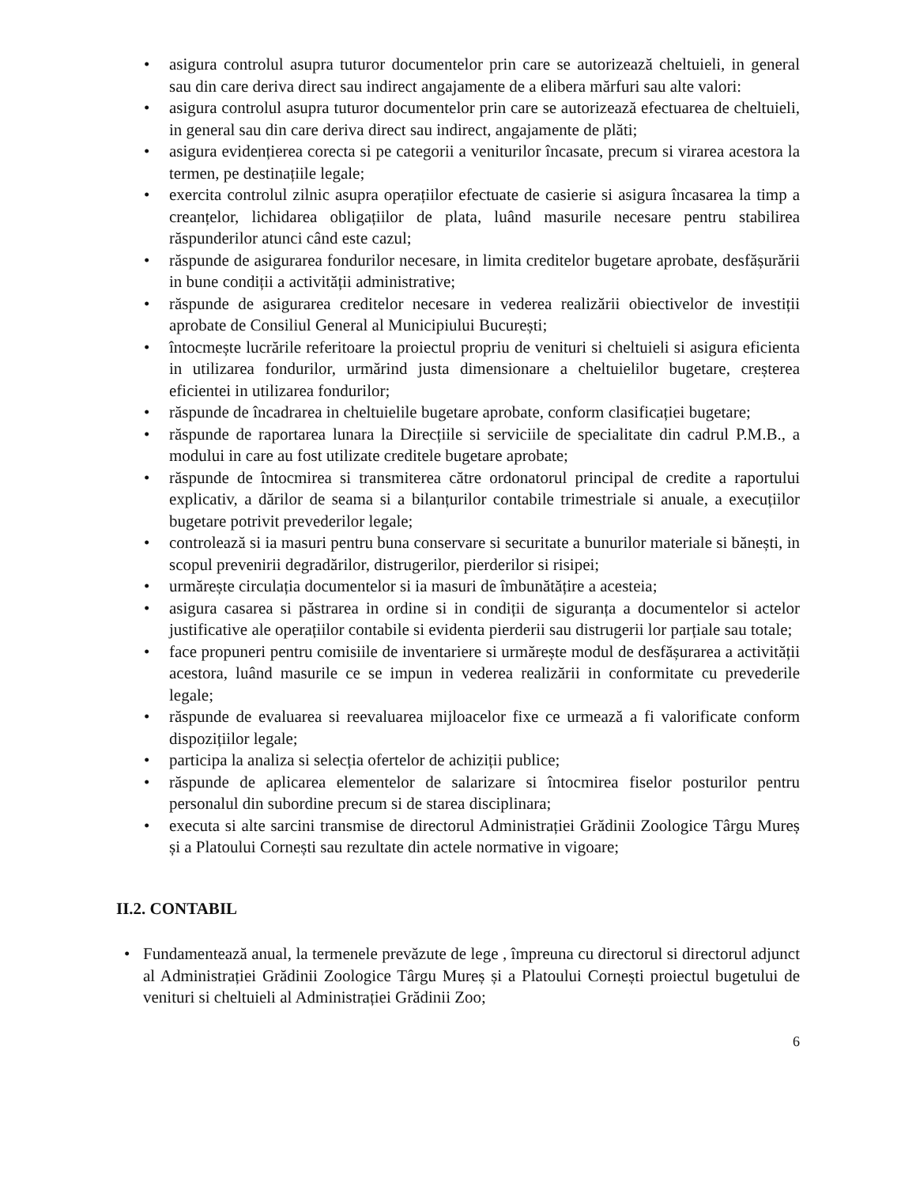• asigura controlul asupra tuturor documentelor prin care se autorizează cheltuieli, in general sau din care deriva direct sau indirect angajamente de a elibera mărfuri sau alte valori:
• asigura controlul asupra tuturor documentelor prin care se autorizează efectuarea de cheltuieli, in general sau din care deriva direct sau indirect, angajamente de plăti;
• asigura evidențierea corecta si pe categorii a veniturilor încasate, precum si virarea acestora la termen, pe destinațiile legale;
• exercita controlul zilnic asupra operațiilor efectuate de casierie si asigura încasarea la timp a creanțelor, lichidarea obligațiilor de plata, luând masurile necesare pentru stabilirea răspunderilor atunci când este cazul;
• răspunde de asigurarea fondurilor necesare, in limita creditelor bugetare aprobate, desfășurării in bune condiții a activității administrative;
• răspunde de asigurarea creditelor necesare in vederea realizării obiectivelor de investiții aprobate de Consiliul General al Municipiului București;
• întocmește lucrările referitoare la proiectul propriu de venituri si cheltuieli si asigura eficienta in utilizarea fondurilor, urmărind justa dimensionare a cheltuielilor bugetare, creșterea eficientei in utilizarea fondurilor;
• răspunde de încadrarea in cheltuielile bugetare aprobate, conform clasificației bugetare;
• răspunde de raportarea lunara la Direcțiile si serviciile de specialitate din cadrul P.M.B., a modului in care au fost utilizate creditele bugetare aprobate;
• răspunde de întocmirea si transmiterea către ordonatorul principal de credite a raportului explicativ, a dărilor de seama si a bilanțurilor contabile trimestriale si anuale, a execuțiilor bugetare potrivit prevederilor legale;
• controlează si ia masuri pentru buna conservare si securitate a bunurilor materiale si bănești, in scopul prevenirii degradărilor, distrugerilor, pierderilor si risipei;
• urmărește circulația documentelor si ia masuri de îmbunătățire a acesteia;
• asigura casarea si păstrarea in ordine si in condiții de siguranța a documentelor si actelor justificative ale operațiilor contabile si evidenta pierderii sau distrugerii lor parțiale sau totale;
• face propuneri pentru comisiile de inventariere si urmărește modul de desfășurarea a activității acestora, luând masurile ce se impun in vederea realizării in conformitate cu prevederile legale;
• răspunde de evaluarea si reevaluarea mijloacelor fixe ce urmează a fi valorificate conform dispozițiilor legale;
• participa la analiza si selecția ofertelor de achiziții publice;
• răspunde de aplicarea elementelor de salarizare si întocmirea fiselor posturilor pentru personalul din subordine precum si de starea disciplinara;
• executa si alte sarcini transmise de directorul Administrației Grădinii Zoologice Târgu Mureș și a Platoului Cornești sau rezultate din actele normative in vigoare;
II.2. CONTABIL
• Fundamentează anual, la termenele prevăzute de lege , împreuna cu directorul si directorul adjunct al Administrației Grădinii Zoologice Târgu Mureș și a Platoului Cornești proiectul bugetului de venituri si cheltuieli al Administrației Grădinii Zoo;
6